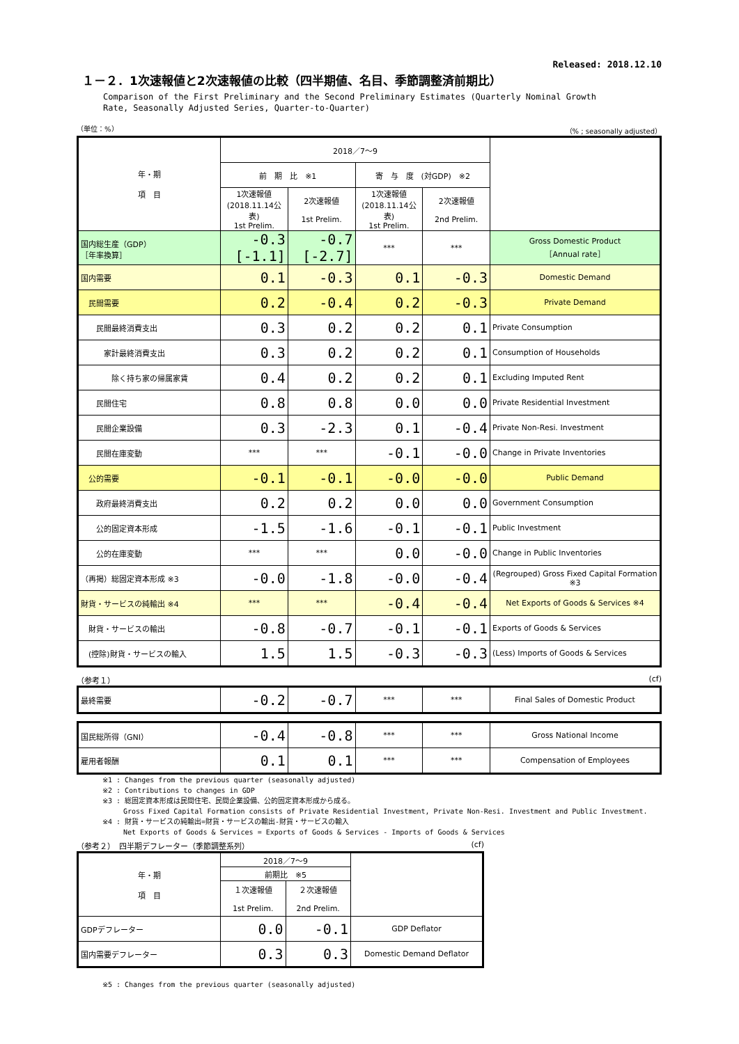Released: 2018.12.10
１－２．1次速報値と2次速報値の比較（四半期値、名目、季節調整済前期比）
Comparison of the First Preliminary and the Second Preliminary Estimates (Quarterly Nominal Growth
Rate, Seasonally Adjusted Series, Quarter-to-Quarter)
（単位：%） （% ; seasonally adjusted）
| 年・期 項 目 | 2018／7～9 | | | | |
| --- | --- | --- | --- | --- | --- |
| | 前 期 比 ※1 | | 寄 与 度 (対GDP) ※2 | | |
| | 1次速報値 (2018.11.14公表) 1st Prelim. | 2次速報値 1st Prelim. | 1次速報値 (2018.11.14公表) 1st Prelim. | 2次速報値 2nd Prelim. | |
| 国内総生産（GDP） ［年率換算］ | -0.3 [-1.1] | -0.7 [-2.7] | *** | *** | Gross Domestic Product ［Annual rate］ |
| 国内需要 | 0.1 | -0.3 | 0.1 | -0.3 | Domestic Demand |
| 民間需要 | 0.2 | -0.4 | 0.2 | -0.3 | Private Demand |
| 民間最終消費支出 | 0.3 | 0.2 | 0.2 | 0.1 | Private Consumption |
| 家計最終消費支出 | 0.3 | 0.2 | 0.2 | 0.1 | Consumption of Households |
| 除く持ち家の帰属家賃 | 0.4 | 0.2 | 0.2 | 0.1 | Excluding Imputed Rent |
| 民間住宅 | 0.8 | 0.8 | 0.0 | 0.0 | Private Residential Investment |
| 民間企業設備 | 0.3 | -2.3 | 0.1 | -0.4 | Private Non-Resi. Investment |
| 民間在庫変動 | *** | *** | -0.1 | -0.0 | Change in Private Inventories |
| 公的需要 | -0.1 | -0.1 | -0.0 | -0.0 | Public Demand |
| 政府最終消費支出 | 0.2 | 0.2 | 0.0 | 0.0 | Government Consumption |
| 公的固定資本形成 | -1.5 | -1.6 | -0.1 | -0.1 | Public Investment |
| 公的在庫変動 | *** | *** | 0.0 | -0.0 | Change in Public Inventories |
| （再掲）総固定資本形成 ※3 | -0.0 | -1.8 | -0.0 | -0.4 | (Regrouped) Gross Fixed Capital Formation ※3 |
| 財貨・サービスの純輸出 ※4 | *** | *** | -0.4 | -0.4 | Net Exports of Goods & Services ※4 |
| 財貨・サービスの輸出 | -0.8 | -0.7 | -0.1 | -0.1 | Exports of Goods & Services |
| (控除)財貨・サービスの輸入 | 1.5 | 1.5 | -0.3 | -0.3 | (Less) Imports of Goods & Services |
（参考１） (cf)
| 最終需要 | -0.2 | -0.7 | *** | *** | Final Sales of Domestic Product |
| 国民総所得（GNI） | -0.4 | -0.8 | *** | *** | Gross National Income |
| 雇用者報酬 | 0.1 | 0.1 | *** | *** | Compensation of Employees |
※1 : Changes from the previous quarter (seasonally adjusted)
※2 : Contributions to changes in GDP
※3 : 総固定資本形成は民間住宅、民間企業設備、公的固定資本形成から成る。
　　　Gross Fixed Capital Formation consists of Private Residential Investment, Private Non-Resi. Investment and Public Investment.
※4 : 財貨・サービスの純輸出=財貨・サービスの輸出-財貨・サービスの輸入
　　　Net Exports of Goods & Services = Exports of Goods & Services - Imports of Goods & Services
（参考２）　四半期デフレーター（季節調整系列） (cf)
| 年・期 項 目 | 2018／7～9 | | |
| --- | --- | --- | --- |
| | 前期比 ※5 | | |
| | １次速報値 1st Prelim. | ２次速報値 2nd Prelim. | |
| GDPデフレーター | 0.0 | -0.1 | GDP Deflator |
| 国内需要デフレーター | 0.3 | 0.3 | Domestic Demand Deflator |
※5 : Changes from the previous quarter (seasonally adjusted)